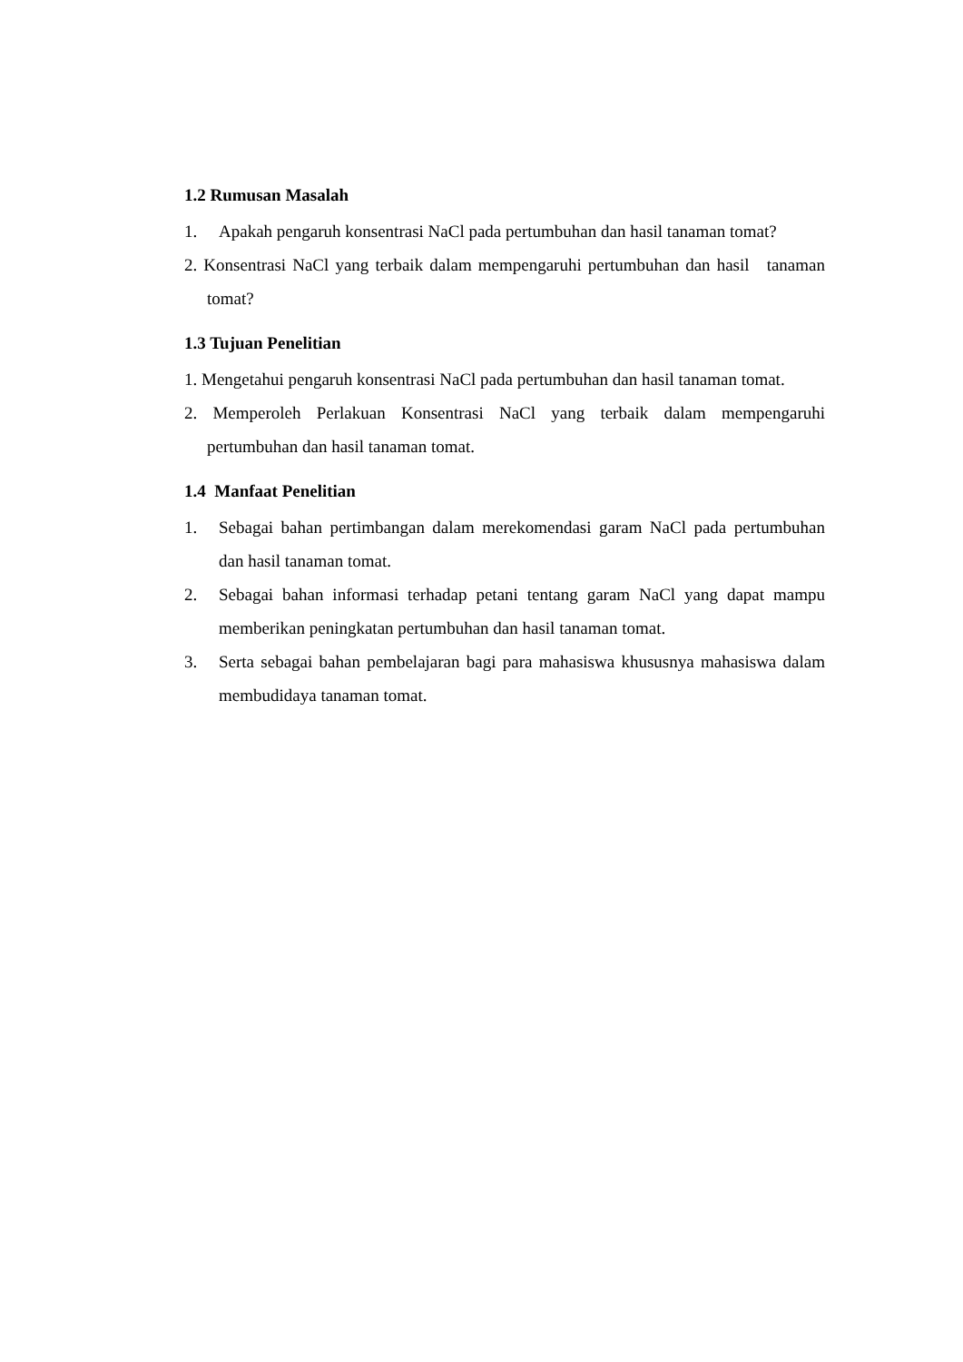1.2 Rumusan Masalah
1. Apakah pengaruh konsentrasi NaCl pada pertumbuhan dan hasil tanaman tomat?
2. Konsentrasi NaCl yang terbaik dalam mempengaruhi pertumbuhan dan hasil tanaman tomat?
1.3 Tujuan Penelitian
1. Mengetahui pengaruh konsentrasi NaCl pada pertumbuhan dan hasil tanaman tomat.
2. Memperoleh Perlakuan Konsentrasi NaCl yang terbaik dalam mempengaruhi pertumbuhan dan hasil tanaman tomat.
1.4 Manfaat Penelitian
1. Sebagai bahan pertimbangan dalam merekomendasi garam NaCl pada pertumbuhan dan hasil tanaman tomat.
2. Sebagai bahan informasi terhadap petani tentang garam NaCl yang dapat mampu memberikan peningkatan pertumbuhan dan hasil tanaman tomat.
3. Serta sebagai bahan pembelajaran bagi para mahasiswa khususnya mahasiswa dalam membudidaya tanaman tomat.